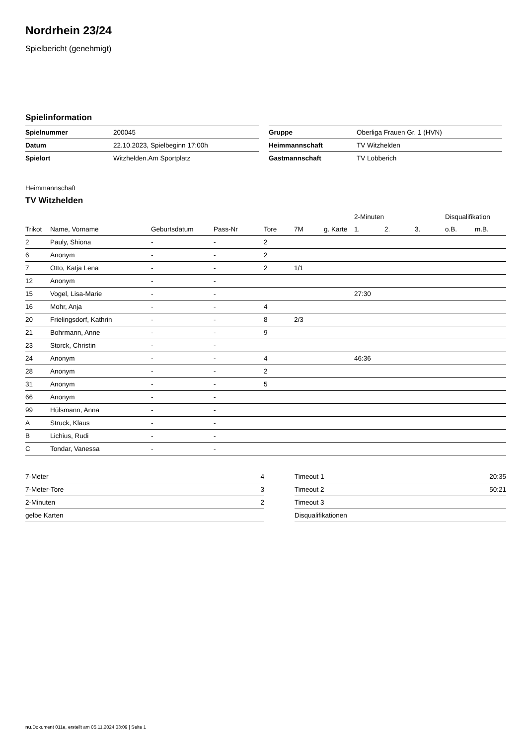Nordrhein 23/24
Spielbericht (genehmigt)
Spielinformation
| Spielnummer | 200045 |
| Datum | 22.10.2023, Spielbeginn 17:00h |
| Spielort | Witzhelden.Am Sportplatz |
| Gruppe | Oberliga Frauen Gr. 1 (HVN) |
| Heimmannschaft | TV Witzhelden |
| Gastmannschaft | TV Lobberich |
Heimmannschaft
TV Witzhelden
| | | | | | | | 2-Minuten | | | Disqualifikation | |
| --- | --- | --- | --- | --- | --- | --- | --- | --- | --- | --- | --- |
| Trikot | Name, Vorname | Geburtsdatum | Pass-Nr | Tore | 7M | g. Karte | 1. | 2. | 3. | o.B. | m.B. |
| 2 | Pauly, Shiona | - | - | 2 | | | | | | | |
| 6 | Anonym | - | - | 2 | | | | | | | |
| 7 | Otto, Katja Lena | - | - | 2 | 1/1 | | | | | | |
| 12 | Anonym | - | - | | | | | | | | |
| 15 | Vogel, Lisa-Marie | - | - | | | | 27:30 | | | | |
| 16 | Mohr, Anja | - | - | 4 | | | | | | | |
| 20 | Frielingsdorf, Kathrin | - | - | 8 | 2/3 | | | | | | |
| 21 | Bohrmann, Anne | - | - | 9 | | | | | | | |
| 23 | Storck, Christin | - | - | | | | | | | | |
| 24 | Anonym | - | - | 4 | | | 46:36 | | | | |
| 28 | Anonym | - | - | 2 | | | | | | | |
| 31 | Anonym | - | - | 5 | | | | | | | |
| 66 | Anonym | - | - | | | | | | | | |
| 99 | Hülsmann, Anna | - | - | | | | | | | | |
| A | Struck, Klaus | - | - | | | | | | | | |
| B | Lichius, Rudi | - | - | | | | | | | | |
| C | Tondar, Vanessa | - | - | | | | | | | | |
| 7-Meter | 4 |
| 7-Meter-Tore | 3 |
| 2-Minuten | 2 |
| gelbe Karten | |
| Timeout 1 | 20:35 |
| Timeout 2 | 50:21 |
| Timeout 3 | |
| Disqualifikationen | |
nu.Dokument 011e, erstellt am 05.11.2024 03:09 | Seite 1